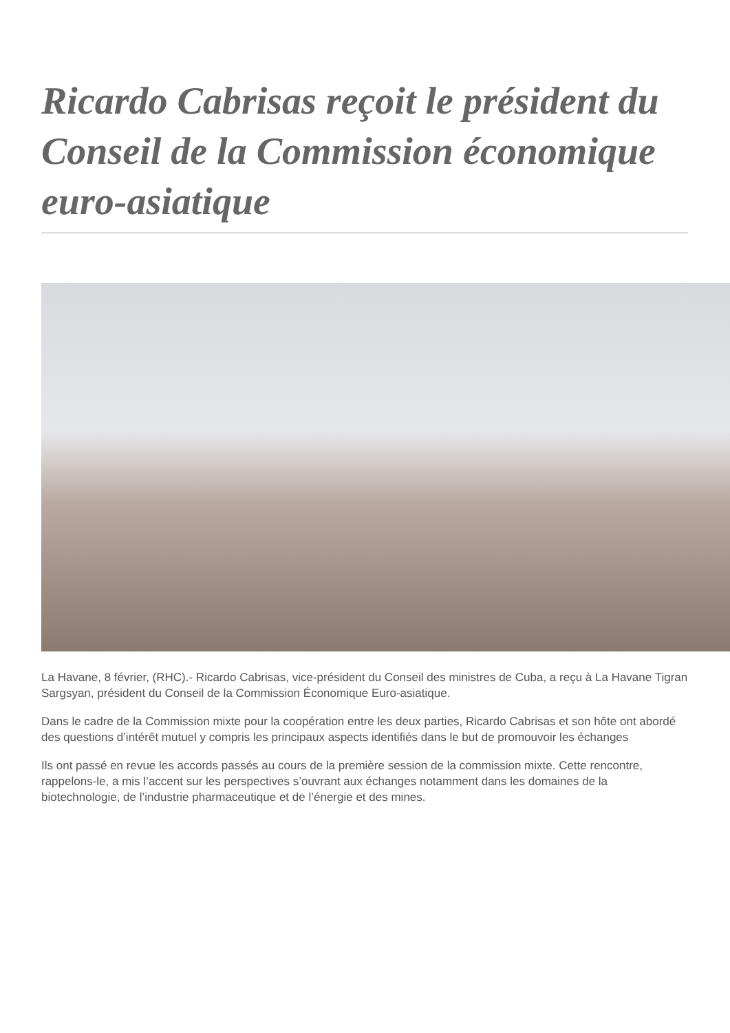Ricardo Cabrisas reçoit le président du Conseil de la Commission économique euro-asiatique
La Havane, 8 février, (RHC).- Ricardo Cabrisas, vice-président du Conseil des ministres de Cuba, a reçu à La Havane Tigran Sargsyan, président du Conseil de la Commission Économique Euro-asiatique.
Dans le cadre de la Commission mixte pour la coopération entre les deux parties, Ricardo Cabrisas et son hôte ont abordé des questions d’intérêt mutuel y compris les principaux aspects identifiés dans le but de promouvoir les échanges
Ils ont passé en revue les accords passés au cours de la première session de la commission mixte. Cette rencontre, rappelons-le, a mis l’accent sur les perspectives s’ouvrant aux échanges notamment dans les domaines de la biotechnologie, de l’industrie pharmaceutique et de l’énergie et des mines.